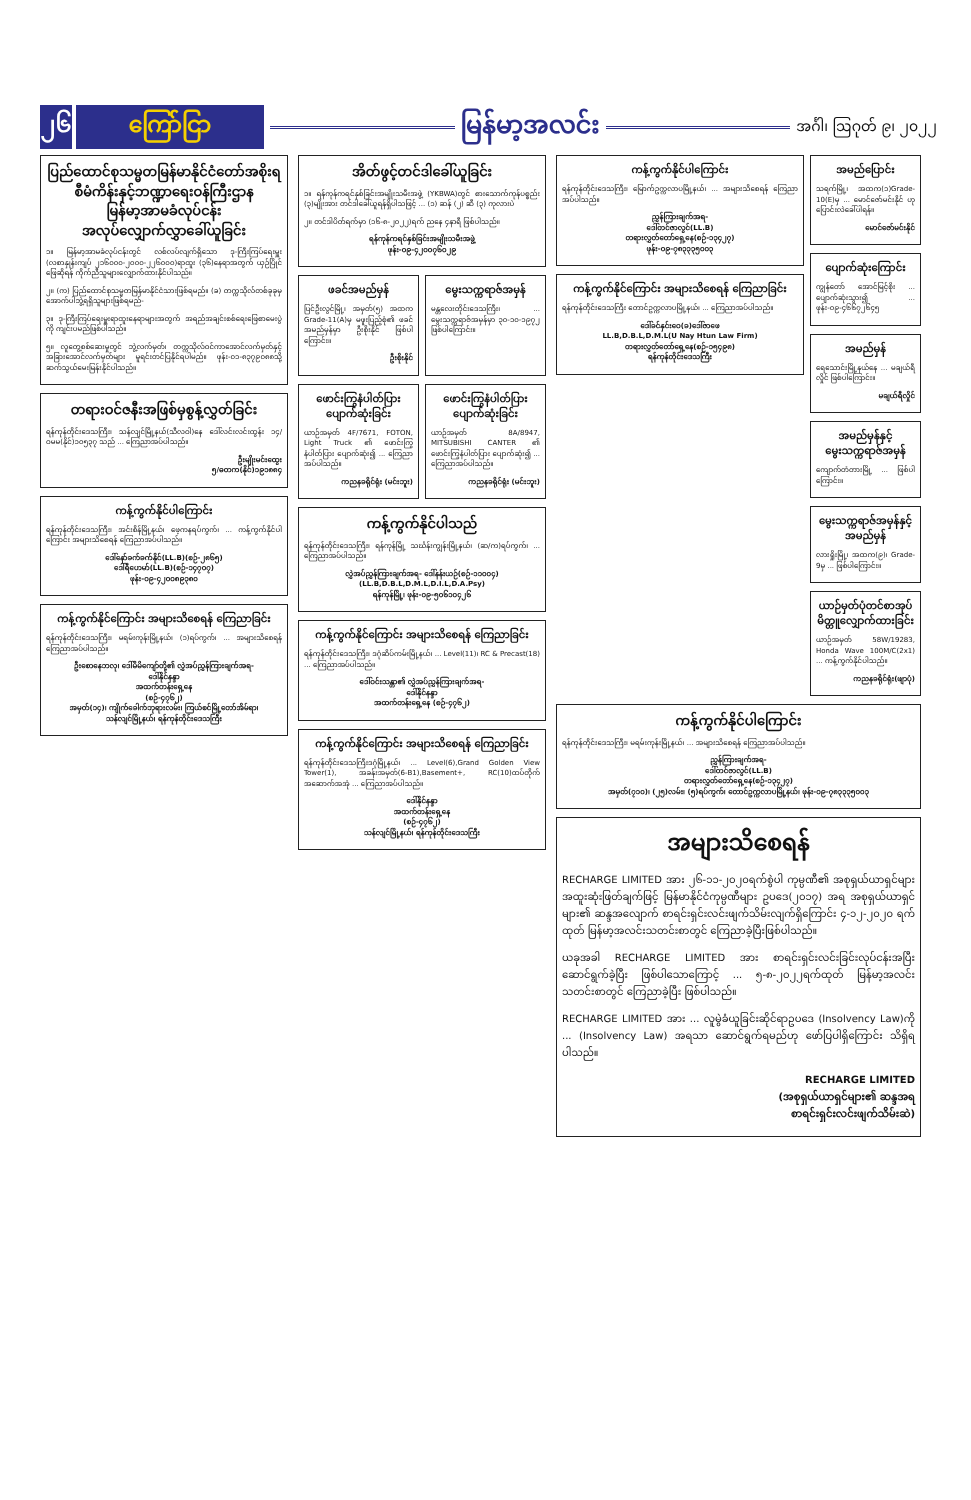၂၆ ကြော်ငြာ
မြန်မာ့အလင်း
အင်္ဂါ၊ ဩဂုတ် ၉၊ ၂၀၂၂
ပြည်ထောင်စုသမ္မတမြန်မာနိုင်ငံတော်အစိုးရ
စီမံကိန်းနှင့်ဘဏ္ဍာရေးဝန်ကြီးဌာန
မြန်မာ့အာမခံလုပ်ငန်း
အလုပ်လျှောက်လွှာခေါ်ယူခြင်း
၁။ မြန်မာ့အာမခံလုပ်ငန်းတွင် လစ်လပ်လျက်ရှိသော ဒု-ကြီးကြပ်ရေးမှူး (လစာနှုန်းကျပ် ၂၁၆၀၀၀-၂၀၀၀-၂၂၆၀၀၀)ရာထူး (၃၆)နေရာအတွက် ယှဉ်ပြိုင်ဖြေဆိုရန် ကိုက်ညီသူများလျှောက်ထားနိုင်ပါသည်။
၂။ (က) ပြည်ထောင်စုသမ္မတမြန်မာနိုင်ငံသားဖြစ်ရမည်။ (ခ) တက္ကသိုလ်တစ်ခုခုမှ အောက်ပါဘွဲ့ရရှိသူများဖြစ်ရမည်-
၃။ ဒု-ကြီးကြပ်ရေးမှူးရာထူးနေရာများအတွက် အရည်အချင်းစစ်ရေးဖြေစာမေးပွဲကို ကျင်းပမည်ဖြစ်ပါသည်။
၅။ လူတွေ့စစ်ဆေးမှုတွင် ဘွဲ့လက်မှတ်၊ တက္ကသိုလ်ဝင်ကာအောင်လက်မှတ်နှင့် အခြားအောင်လက်မှတ်များ မူရင်းတင်ပြနိုင်ရပါမည်။ ဖုန်း-၀၁-၈၃၇၉၀၈၈သို့ ဆက်သွယ်မေးမြန်းနိုင်ပါသည်။
တရားဝင်ဇနီးအဖြစ်မှစွန့်လွှတ်ခြင်း
ရန်ကုန်တိုင်းဒေသကြီး၊ သန်လျင်မြို့နယ်(သီလဝါ)နေ ဒေါ်လင်းလင်းထွန်း ၁၄/ဝမမ(နိုင်)၁၀၅၃၇ သည် ... ကြေညာအပ်ပါသည်။
ဦးမျိုးမင်းထွေး
၅/ဓတက(နိုင်)၁၉၁၈၈၄
ကန့်ကွက်နိုင်ပါကြောင်း
ရန်ကုန်တိုင်းဒေသကြီး၊ အင်းစိန်မြို့နယ်၊ ဖေ့ကနရပ်ကွက်၊ ... ကန့်ကွက်နိုင်ပါကြောင်း အများသိစေရန် ကြေညာအပ်ပါသည်။
ဒေါ်နော်ခက်ခက်နိုင်(LL.B)(စဉ်-၂၈၆၅)
ဒေါ်ရီဟေမာ်(LL.B)(စဉ်-၁၄၇၀၇)
ဖုန်း-၀၉-၄၂၀၀၈၉၃၈၀
ကန့်ကွက်နိုင်ကြောင်း အများသိစေရန် ကြေညာခြင်း
ရန်ကုန်တိုင်းဒေသကြီး၊ မရမ်းကုန်းမြို့နယ်၊ (၁)ရပ်ကွက်၊ ... အများသိစေရန်ကြေညာအပ်ပါသည်။
ဦးစောနေဘလု၊ ဒေါ်မိမိကျော်တို့၏ လွှဲအပ်ညွှန်ကြားချက်အရ-
ဒေါ်နိုင်နန္ဒာ
အထက်တန်းရှေ့နေ
(စဉ်-၄၇၆၂)
အမှတ်(၁၄)၊ ကျိုက်ခေါက်ဘုရားလမ်း၊ ကြယ်စင်မြို့တော်အိမ်ရာ၊
သန်လျင်မြို့နယ်၊ ရန်ကုန်တိုင်းဒေသကြီး
အိတ်ဖွင့်တင်ဒါခေါ်ယူခြင်း
၁။ ရန်ကုန်ကရင်နှစ်ခြင်းအမျိုးသမီးအဖွဲ့ (YKBWA)တွင် စားသောက်ကုန်ပစ္စည်း (၃)မျိုးအား တင်ဒါခေါ်ယူရန်ရှိပါသဖြင့် ... (၁) ဆန် (၂) ဆီ (၃) ကုလားပဲ
၂။ တင်ဒါပိတ်ရက်မှာ (၁၆-၈-၂၀၂၂)ရက် ညနေ ၄နာရီ ဖြစ်ပါသည်။
ရန်ကုန်ကရင်နှစ်ခြင်းအမျိုးသမီးအဖွဲ့
ဖုန်း-၀၉-၄၂၀၀၇၆၀၂၉
ဖခင်အမည်မှန်
ပြင်ဦးလွင်မြို့၊ အမှတ်(၅) အထက Grade-11(A)မှ မဖူးပြည့်စုံ၏ ဖခင်အမည်မှန်မှာ ဦးစိုးနိုင် ဖြစ်ပါကြောင်း။
ဦးစိုးနိုင်
မွေးသက္ကရာဇ်အမှန်
မန္တလေးတိုင်းဒေသကြီး၊ ... မွေးသက္ကရာဇ်အမှန်မှာ ၃၀-၁၀-၁၉၇၂ ဖြစ်ပါကြောင်း။
ဖောင်းကြွနံပါတ်ပြားပျောက်ဆုံးခြင်း
ယာဉ်အမှတ် 4F/7671, FOTON, Light Truck ၏ ဖောင်းကြွနံပါတ်ပြား ပျောက်ဆုံး၍ ... ကြေညာအပ်ပါသည်။
ကညနခရိုင်ရုံး (မင်းဘူး)
ဖောင်းကြွနံပါတ်ပြားပျောက်ဆုံးခြင်း
ယာဉ်အမှတ် 8A/8947, MITSUBISHI CANTER ၏ ဖောင်းကြွနံပါတ်ပြား ပျောက်ဆုံး၍ ... ကြေညာအပ်ပါသည်။
ကညနခရိုင်ရုံး (မင်းဘူး)
ကန့်ကွက်နိုင်ပါသည်
ရန်ကုန်တိုင်းဒေသကြီး၊ ရန်ကုန်မြို့ သင်္ဃန်းကျွန်းမြို့နယ်၊ (ဆ/က)ရပ်ကွက်၊ ... ကြေညာအပ်ပါသည်။
လွှဲအပ်ညွှန်ကြားချက်အရ- ဒေါ်နန်းယဉ်(စဉ်-၁၁၀၀၄)
(LL.B,D.B.L,D.M.L,D.I.L,D.A.Psy)
ရန်ကုန်မြို့၊ ဖုန်း-၀၉-၅၀၆၁၀၄၂၆
ကန့်ကွက်နိုင်ကြောင်း အများသိစေရန် ကြေညာခြင်း
ရန်ကုန်တိုင်းဒေသကြီး၊ ဒဂုံဆိပ်ကမ်းမြို့နယ်၊ ... Level(11)၊ RC & Precast(18) ... ကြေညာအပ်ပါသည်။
ဒေါ်ဝင်းသန္တာ၏ လွှဲအပ်ညွှန်ကြားချက်အရ-
ဒေါ်နိုင်နန္ဒာ
အထက်တန်းရှေ့နေ (စဉ်-၄၇၆၂)
ကန့်ကွက်နိုင်ကြောင်း အများသိစေရန် ကြေညာခြင်း
ရန်ကုန်တိုင်းဒေသကြီးဒဂုံမြို့နယ်၊ ... Level(6),Grand Golden View Tower(1), အခန်းအမှတ်(6-B1),Basement+, RC(10)ထပ်တိုက်အဆောက်အအုံ ... ကြေညာအပ်ပါသည်။
ဒေါ်နိုင်နန္ဒာ
အထက်တန်းရှေ့နေ
(စဉ်-၄၇၆၂)
သန်လျင်မြို့နယ်၊ ရန်ကုန်တိုင်းဒေသကြီး
ကန့်ကွက်နိုင်ပါကြောင်း
ရန်ကုန်တိုင်းဒေသကြီး၊ မြောက်ဥက္ကလာပမြို့နယ်၊ ... အများသိစေရန် ကြေညာအပ်ပါသည်။
ညွှန်ကြားချက်အရ-
ဒေါ်တင်ဇာလွင်(LL.B)
တရားလွှတ်တော်ရှေ့နေ(စဉ်-၁၃၄၂၇)
ဖုန်း-၀၉-၇၈၃၃၃၅၀၀၃
ကန့်ကွက်နိုင်ကြောင်း အများသိစေရန် ကြေညာခြင်း
ရန်ကုန်တိုင်းဒေသကြီး တောင်ဥက္ကလာပမြို့နယ်၊ ... ကြေညာအပ်ပါသည်။
ဒေါ်ခင်နှင်းဝေ(ခ)ဒေါ်ဇာဖေ
LL.B,D.B.L,D.M.L(U Nay Htun Law Firm)
တရားလွှတ်တော်ရှေ့နေ(စဉ်-၁၅၄၉၈)
ရန်ကုန်တိုင်းဒေသကြီး
အမည်ပြောင်း
သရက်မြို့၊ အထက(၁)Grade-10(E)မှ ... မောင်ဇော်မင်းနိုင် ဟုပြောင်းလဲခေါ်ပါရန်။
မောင်ဇော်မင်းနိုင်
ပျောက်ဆုံးကြောင်း
ကျွန်တော် အောင်မြင့်စိုး ... ပျောက်ဆုံးသွား၍ ... ဖုန်း-၀၉-၄၆၆၇၂၆၄၅
အမည်မှန်
ရေသောင်းမြို့နယ်နေ ... မချယ်ရီလှိုင် ဖြစ်ပါကြောင်း။
မချယ်ရီလှိုင်
အမည်မှန်နှင့်မွေးသက္ကရာဇ်အမှန်
ကျောက်တံတားမြို့ ... ဖြစ်ပါကြောင်း။
မွေးသက္ကရာဇ်အမှန်နှင့် အမည်မှန်
လားရှိုးမြို့၊ အထက(၉)၊ Grade-9မှ ... ဖြစ်ပါကြောင်း။
ယာဉ်မှတ်ပုံတင်စာအုပ်မိတ္တူလျှောက်ထားခြင်း
ယာဉ်အမှတ် 58W/19283, Honda Wave 100M/C(2x1) ... ကန့်ကွက်နိုင်ပါသည်။
ကညနခရိုင်ရုံး(ဖျာပုံ)
ကန့်ကွက်နိုင်ပါကြောင်း
ရန်ကုန်တိုင်းဒေသကြီး၊ မရမ်းကုန်းမြို့နယ်၊ ... အများသိစေရန် ကြေညာအပ်ပါသည်။
ညွှန်ကြားချက်အရ-
ဒေါ်တင်ဇာလွင်(LL.B)
တရားလွှတ်တော်ရှေ့နေ(စဉ်-၁၃၄၂၇)
အမှတ်(၇၁၀)၊ (၂၅)လမ်း၊ (၅)ရပ်ကွက်၊ တောင်ဥက္ကလာပမြို့နယ်၊ ဖုန်း-၀၉-၇၈၃၃၃၅၀၀၃
အများသိစေရန်
RECHARGE LIMITED အား ၂၆-၁၁-၂၀၂၀ရက်စွဲပါ ကုမ္ပဏီ၏ အစုရှယ်ယာရှင်များ အထူးဆုံးဖြတ်ချက်ဖြင့် မြန်မာနိုင်ငံကုမ္ပဏီများ ဥပဒေ(၂၀၁၇) အရ အစုရှယ်ယာရှင်များ၏ ဆန္ဒအလျောက် စာရင်းရှင်းလင်းဖျက်သိမ်းလျက်ရှိကြောင်း ၄-၁၂-၂၀၂၀ ရက်ထုတ် မြန်မာ့အလင်းသတင်းစာတွင် ကြေညာခဲ့ပြီးဖြစ်ပါသည်။
ယခုအခါ RECHARGE LIMITED အား စာရင်းရှင်းလင်းခြင်းလုပ်ငန်းအပြီး ဆောင်ရွက်ခဲ့ပြီး ဖြစ်ပါသောကြောင့် ... ၅-၈-၂၀၂၂ရက်ထုတ် မြန်မာ့အလင်းသတင်းစာတွင် ကြေညာခဲ့ပြီး ဖြစ်ပါသည်။
RECHARGE LIMITED အား ... လူမွဲခံယူခြင်းဆိုင်ရာဥပဒေ (Insolvency Law)ကို ... (Insolvency Law) အရသာ ဆောင်ရွက်ရမည်ဟု ဖော်ပြပါရှိကြောင်း သိရှိရပါသည်။
RECHARGE LIMITED
(အစုရှယ်ယာရှင်များ၏ ဆန္ဒအရ
စာရင်းရှင်းလင်းဖျက်သိမ်းဆဲ)